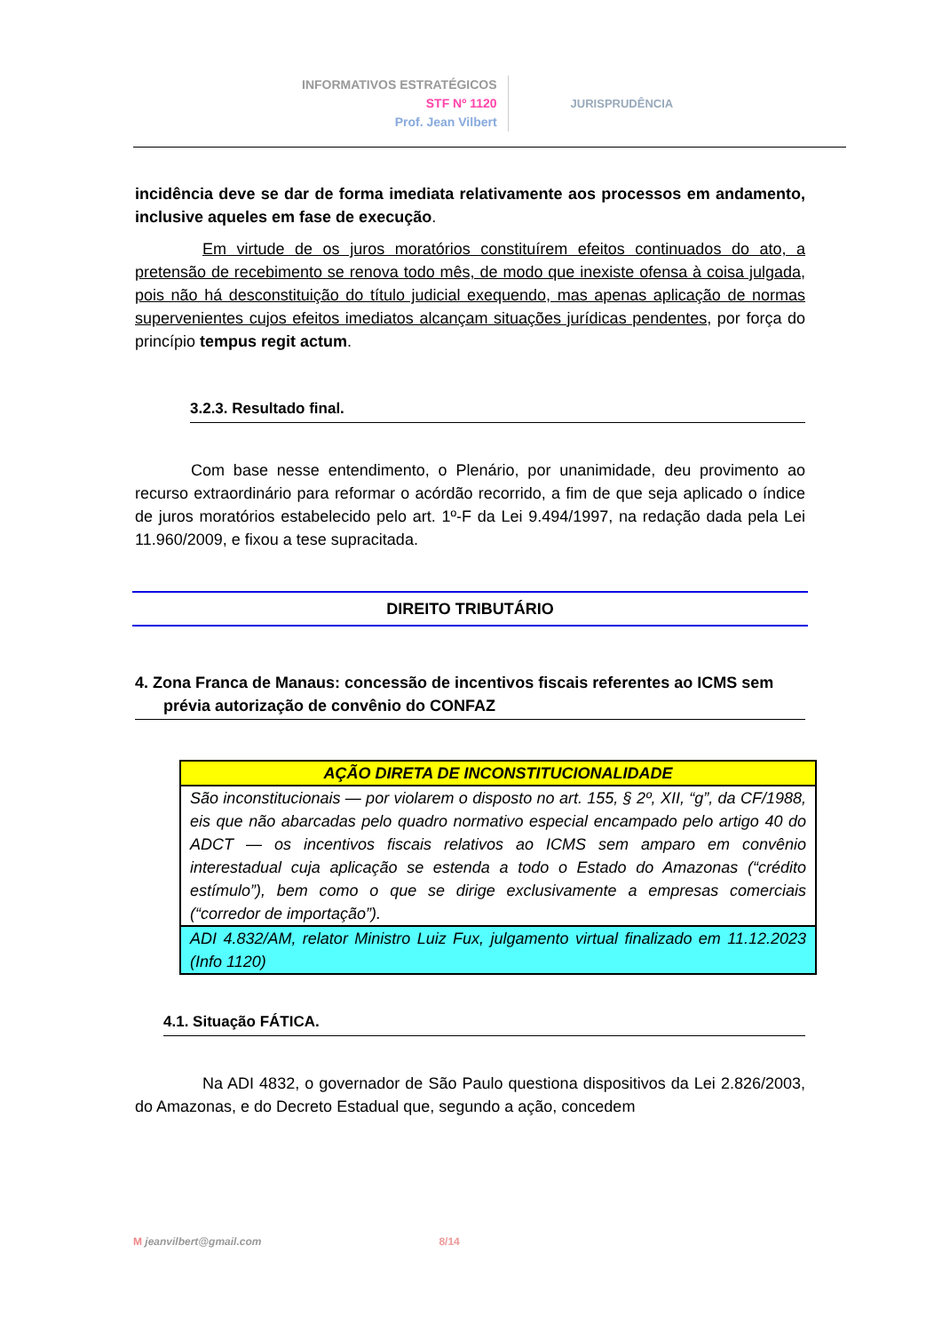INFORMATIVOS ESTRATÉGICOS
STF Nº 1120
Prof. Jean Vilbert
JURISPRUDÊNCIA
incidência deve se dar de forma imediata relativamente aos processos em andamento, inclusive aqueles em fase de execução.
Em virtude de os juros moratórios constituírem efeitos continuados do ato, a pretensão de recebimento se renova todo mês, de modo que inexiste ofensa à coisa julgada, pois não há desconstituição do título judicial exequendo, mas apenas aplicação de normas supervenientes cujos efeitos imediatos alcançam situações jurídicas pendentes, por força do princípio tempus regit actum.
3.2.3. Resultado final.
Com base nesse entendimento, o Plenário, por unanimidade, deu provimento ao recurso extraordinário para reformar o acórdão recorrido, a fim de que seja aplicado o índice de juros moratórios estabelecido pelo art. 1º-F da Lei 9.494/1997, na redação dada pela Lei 11.960/2009, e fixou a tese supracitada.
DIREITO TRIBUTÁRIO
4. Zona Franca de Manaus: concessão de incentivos fiscais referentes ao ICMS sem prévia autorização de convênio do CONFAZ
| AÇÃO DIRETA DE INCONSTITUCIONALIDADE |
| --- |
| São inconstitucionais — por violarem o disposto no art. 155, § 2º, XII, “g”, da CF/1988, eis que não abarcadas pelo quadro normativo especial encampado pelo artigo 40 do ADCT — os incentivos fiscais relativos ao ICMS sem amparo em convênio interestadual cuja aplicação se estenda a todo o Estado do Amazonas (“crédito estímulo”), bem como o que se dirige exclusivamente a empresas comerciais (“corredor de importação”). |
| ADI 4.832/AM, relator Ministro Luiz Fux, julgamento virtual finalizado em 11.12.2023 (Info 1120) |
4.1. Situação FÁTICA.
Na ADI 4832, o governador de São Paulo questiona dispositivos da Lei 2.826/2003, do Amazonas, e do Decreto Estadual que, segundo a ação, concedem
M jeanvilbert@gmail.com 8/14